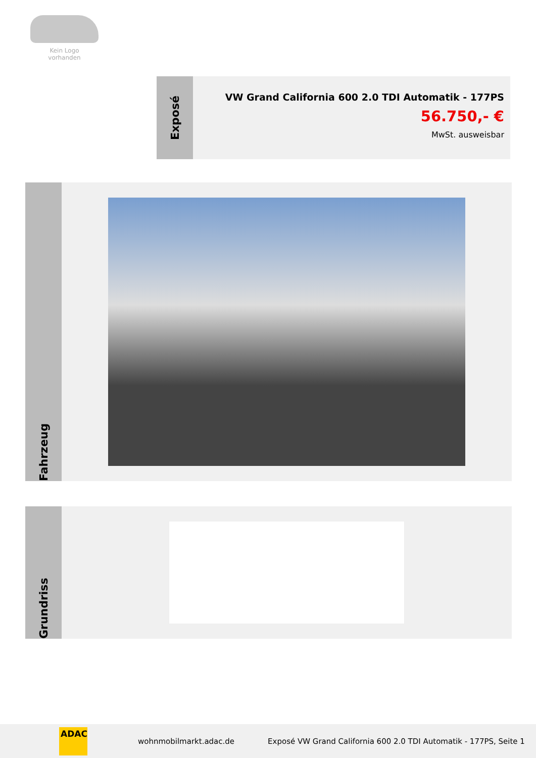Kein Logo
vorhanden
Exposé
VW Grand California 600 2.0 TDI Automatik - 177PS
56.750,- €
MwSt. ausweisbar
Fahrzeug
Grundriss
ADAC
wohnmobilmarkt.adac.de Exposé VW Grand California 600 2.0 TDI Automatik - 177PS, Seite 1